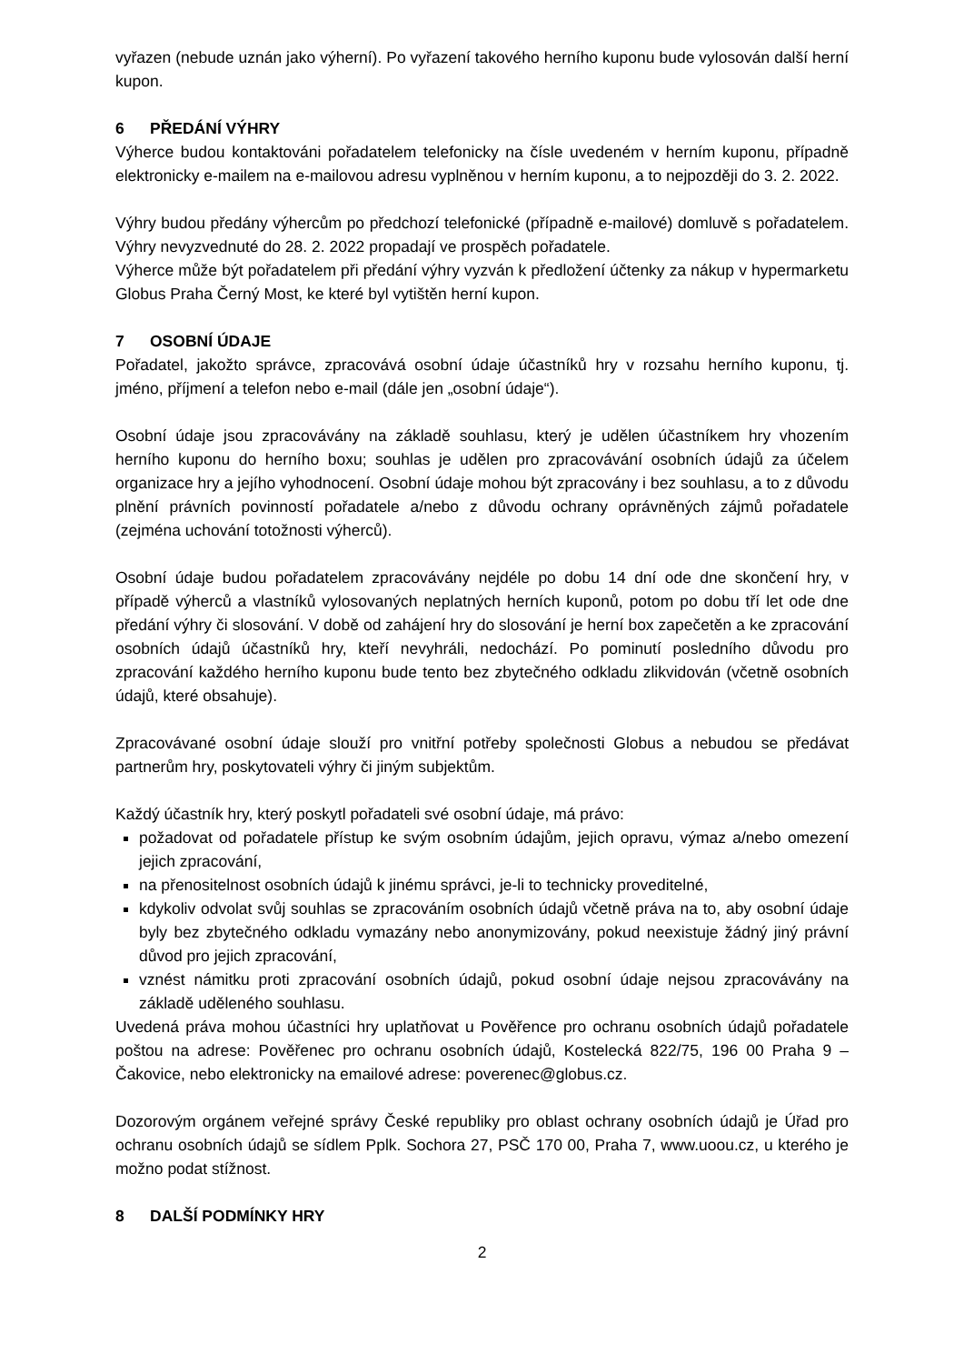vyřazen (nebude uznán jako výherní). Po vyřazení takového herního kuponu bude vylosován další herní kupon.
6 PŘEDÁNÍ VÝHRY
Výherce budou kontaktováni pořadatelem telefonicky na čísle uvedeném v herním kuponu, případně elektronicky e-mailem na e-mailovou adresu vyplněnou v herním kuponu, a to nejpozději do 3. 2. 2022.
Výhry budou předány výhercům po předchozí telefonické (případně e-mailové) domluvě s pořadatelem. Výhry nevyzvednuté do 28. 2. 2022 propadají ve prospěch pořadatele.
Výherce může být pořadatelem při předání výhry vyzván k předložení účtenky za nákup v hypermarketu Globus Praha Černý Most, ke které byl vytištěn herní kupon.
7 OSOBNÍ ÚDAJE
Pořadatel, jakožto správce, zpracovává osobní údaje účastníků hry v rozsahu herního kuponu, tj. jméno, příjmení a telefon nebo e-mail (dále jen „osobní údaje“).
Osobní údaje jsou zpracovávány na základě souhlasu, který je udělen účastníkem hry vhozením herního kuponu do herního boxu; souhlas je udělen pro zpracovávání osobních údajů za účelem organizace hry a jejího vyhodnocení. Osobní údaje mohou být zpracovány i bez souhlasu, a to z důvodu plnění právních povinností pořadatele a/nebo z důvodu ochrany oprávněných zájmů pořadatele (zejména uchování totožnosti výherců).
Osobní údaje budou pořadatelem zpracovávány nejdéle po dobu 14 dní ode dne skončení hry, v případě výherců a vlastníků vylosovaných neplatných herních kuponů, potom po dobu tří let ode dne předání výhry či slosování. V době od zahájení hry do slosování je herní box zapečetěn a ke zpracování osobních údajů účastníků hry, kteří nevyhráli, nedochází. Po pominutí posledního důvodu pro zpracování každého herního kuponu bude tento bez zbytečného odkladu zlikvidován (včetně osobních údajů, které obsahuje).
Zpracovávané osobní údaje slouží pro vnitřní potřeby společnosti Globus a nebudou se předávat partnerům hry, poskytovateli výhry či jiným subjektům.
Každý účastník hry, který poskytl pořadateli své osobní údaje, má právo:
požadovat od pořadatele přístup ke svým osobním údajům, jejich opravu, výmaz a/nebo omezení jejich zpracování,
na přenositelnost osobních údajů k jinému správci, je-li to technicky proveditelné,
kdykoliv odvolat svůj souhlas se zpracováním osobních údajů včetně práva na to, aby osobní údaje byly bez zbytečného odkladu vymazány nebo anonymizovány, pokud neexistuje žádný jiný právní důvod pro jejich zpracování,
vznést námitku proti zpracování osobních údajů, pokud osobní údaje nejsou zpracovávány na základě uděleného souhlasu.
Uvedená práva mohou účastníci hry uplatňovat u Pověřence pro ochranu osobních údajů pořadatele poštou na adrese: Pověřenec pro ochranu osobních údajů, Kostelecká 822/75, 196 00 Praha 9 – Čakovice, nebo elektronicky na emailové adrese: poverenec@globus.cz.
Dozorovým orgánem veřejné správy České republiky pro oblast ochrany osobních údajů je Úřad pro ochranu osobních údajů se sídlem Pplk. Sochora 27, PSČ 170 00, Praha 7, www.uoou.cz, u kterého je možno podat stížnost.
8 DALŠÍ PODMÍNKY HRY
2